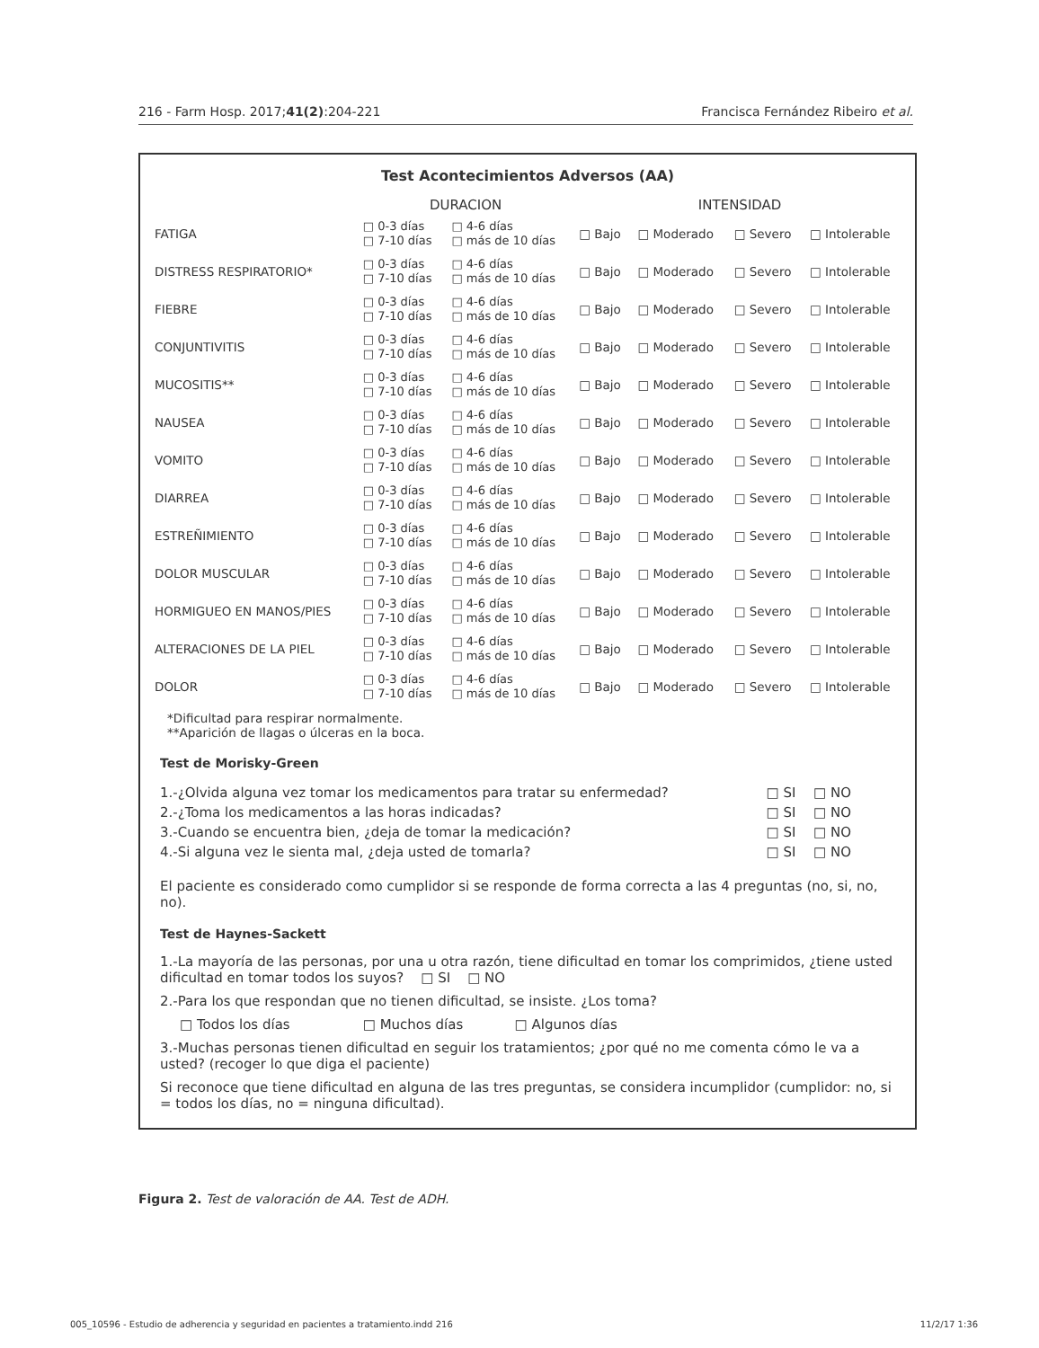216 - Farm Hosp. 2017;41(2):204-221 Francisca Fernández Ribeiro et al.
Test Acontecimientos Adversos (AA)
| | DURACION | | INTENSIDAD | | | |
| FATIGA | □ 0-3 días □ 7-10 días | □ 4-6 días □ más de 10 días | □ Bajo | □ Moderado | □ Severo | □ Intolerable |
| DISTRESS RESPIRATORIO* | □ 0-3 días □ 7-10 días | □ 4-6 días □ más de 10 días | □ Bajo | □ Moderado | □ Severo | □ Intolerable |
| FIEBRE | □ 0-3 días □ 7-10 días | □ 4-6 días □ más de 10 días | □ Bajo | □ Moderado | □ Severo | □ Intolerable |
| CONJUNTIVITIS | □ 0-3 días □ 7-10 días | □ 4-6 días □ más de 10 días | □ Bajo | □ Moderado | □ Severo | □ Intolerable |
| MUCOSITIS** | □ 0-3 días □ 7-10 días | □ 4-6 días □ más de 10 días | □ Bajo | □ Moderado | □ Severo | □ Intolerable |
| NAUSEA | □ 0-3 días □ 7-10 días | □ 4-6 días □ más de 10 días | □ Bajo | □ Moderado | □ Severo | □ Intolerable |
| VOMITO | □ 0-3 días □ 7-10 días | □ 4-6 días □ más de 10 días | □ Bajo | □ Moderado | □ Severo | □ Intolerable |
| DIARREA | □ 0-3 días □ 7-10 días | □ 4-6 días □ más de 10 días | □ Bajo | □ Moderado | □ Severo | □ Intolerable |
| ESTREÑIMIENTO | □ 0-3 días □ 7-10 días | □ 4-6 días □ más de 10 días | □ Bajo | □ Moderado | □ Severo | □ Intolerable |
| DOLOR MUSCULAR | □ 0-3 días □ 7-10 días | □ 4-6 días □ más de 10 días | □ Bajo | □ Moderado | □ Severo | □ Intolerable |
| HORMIGUEO EN MANOS/PIES | □ 0-3 días □ 7-10 días | □ 4-6 días □ más de 10 días | □ Bajo | □ Moderado | □ Severo | □ Intolerable |
| ALTERACIONES DE LA PIEL | □ 0-3 días □ 7-10 días | □ 4-6 días □ más de 10 días | □ Bajo | □ Moderado | □ Severo | □ Intolerable |
| DOLOR | □ 0-3 días □ 7-10 días | □ 4-6 días □ más de 10 días | □ Bajo | □ Moderado | □ Severo | □ Intolerable |
*Dificultad para respirar normalmente.
**Aparición de llagas o úlceras en la boca.
Test de Morisky-Green
| 1.-¿Olvida alguna vez tomar los medicamentos para tratar su enfermedad? | □ SI | □ NO |
| 2.-¿Toma los medicamentos a las horas indicadas? | □ SI | □ NO |
| 3.-Cuando se encuentra bien, ¿deja de tomar la medicación? | □ SI | □ NO |
| 4.-Si alguna vez le sienta mal, ¿deja usted de tomarla? | □ SI | □ NO |
El paciente es considerado como cumplidor si se responde de forma correcta a las 4 preguntas (no, si, no, no).
Test de Haynes-Sackett
1.-La mayoría de las personas, por una u otra razón, tiene dificultad en tomar los comprimidos, ¿tiene usted dificultad en tomar todos los suyos? □ SI □ NO
2.-Para los que respondan que no tienen dificultad, se insiste. ¿Los toma?
□ Todos los días □ Muchos días □ Algunos días
3.-Muchas personas tienen dificultad en seguir los tratamientos; ¿por qué no me comenta cómo le va a usted? (recoger lo que diga el paciente)
Si reconoce que tiene dificultad en alguna de las tres preguntas, se considera incumplidor (cumplidor: no, si = todos los días, no = ninguna dificultad).
Figura 2. Test de valoración de AA. Test de ADH.
005_10596 - Estudio de adherencia y seguridad en pacientes a tratamiento.indd 216 11/2/17 1:36